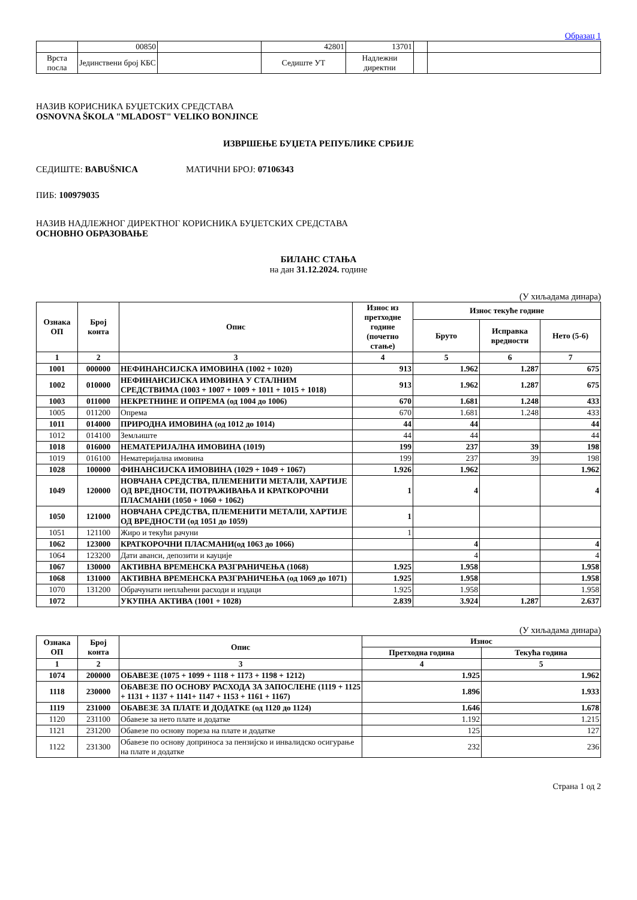Образац 1
| | 00850 | | 42801 | 13701 | | |
| Врста посла | Јединствени број КБС | | Седиште УТ | Надлежни директни | | |
НАЗИВ КОРИСНИКА БУЏЕТСКИХ СРЕДСТАВА
OSNOVNA ŠKOLA "MLADOST" VELIKO BONJINCE
ИЗВРШЕЊЕ БУЏЕТА РЕПУБЛИКЕ СРБИЈЕ
СЕДИШТЕ: BABUŠNICA МАТИЧНИ БРОЈ: 07106343
ПИБ: 100979035
НАЗИВ НАДЛЕЖНОГ ДИРЕКТНОГ КОРИСНИКА БУЏЕТСКИХ СРЕДСТАВА
ОСНОВНО ОБРАЗОВАЊЕ
БИЛАНС СТАЊА
на дан 31.12.2024. године
(У хиљадама динара)
| Ознака ОП | Број конта | Опис | Износ из претходне године (почетно стање) | Износ текуће године | | |
| --- | --- | --- | --- | --- | --- | --- |
| | | | | Бруто | Исправка вредности | Нето (5-6) |
| 1 | 2 | 3 | 4 | 5 | 6 | 7 |
| 1001 | 000000 | НЕФИНАНСИЈСКА ИМОВИНА (1002 + 1020) | 913 | 1.962 | 1.287 | 675 |
| 1002 | 010000 | НЕФИНАНСИЈСКА ИМОВИНА У СТАЛНИМ СРЕДСТВИМА (1003 + 1007 + 1009 + 1011 + 1015 + 1018) | 913 | 1.962 | 1.287 | 675 |
| 1003 | 011000 | НЕКРЕТНИНЕ И ОПРЕМА (од 1004 до 1006) | 670 | 1.681 | 1.248 | 433 |
| 1005 | 011200 | Опрема | 670 | 1.681 | 1.248 | 433 |
| 1011 | 014000 | ПРИРОДНА ИМОВИНА (од 1012 до 1014) | 44 | 44 | | 44 |
| 1012 | 014100 | Земљиште | 44 | 44 | | 44 |
| 1018 | 016000 | НЕМАТЕРИЈАЛНА ИМОВИНА (1019) | 199 | 237 | 39 | 198 |
| 1019 | 016100 | Нематеријална имовина | 199 | 237 | 39 | 198 |
| 1028 | 100000 | ФИНАНСИЈСКА ИМОВИНА (1029 + 1049 + 1067) | 1.926 | 1.962 | | 1.962 |
| 1049 | 120000 | НОВЧАНА СРЕДСТВА, ПЛЕМЕНИТИ МЕТАЛИ, ХАРТИЈЕ ОД ВРЕДНОСТИ, ПОТРАЖИВАЊА И КРАТКОРОЧНИ ПЛАСМАНИ (1050 + 1060 + 1062) | 1 | 4 | | 4 |
| 1050 | 121000 | НОВЧАНА СРЕДСТВА, ПЛЕМЕНИТИ МЕТАЛИ, ХАРТИЈЕ ОД ВРЕДНОСТИ (од 1051 до 1059) | 1 | | | |
| 1051 | 121100 | Жиро и текући рачуни | 1 | | | |
| 1062 | 123000 | КРАТКОРОЧНИ ПЛАСМАНИ(од 1063 до 1066) | | 4 | | 4 |
| 1064 | 123200 | Дати аванси, депозити и кауције | | 4 | | 4 |
| 1067 | 130000 | АКТИВНА ВРЕМЕНСКА РАЗГРАНИЧЕЊА (1068) | 1.925 | 1.958 | | 1.958 |
| 1068 | 131000 | АКТИВНА ВРЕМЕНСКА РАЗГРАНИЧЕЊА (од 1069 до 1071) | 1.925 | 1.958 | | 1.958 |
| 1070 | 131200 | Обрачунати неплаћени расходи и издаци | 1.925 | 1.958 | | 1.958 |
| 1072 | | УКУПНА АКТИВА (1001 + 1028) | 2.839 | 3.924 | 1.287 | 2.637 |
(У хиљадама динара)
| Ознака ОП | Број конта | Опис | Износ | |
| --- | --- | --- | --- | --- |
| | | | Претходна година | Текућа година |
| 1 | 2 | 3 | 4 | 5 |
| 1074 | 200000 | ОБАВЕЗЕ (1075 + 1099 + 1118 + 1173 + 1198 + 1212) | 1.925 | 1.962 |
| 1118 | 230000 | ОБАВЕЗЕ ПО ОСНОВУ РАСХОДА ЗА ЗАПОСЛЕНЕ (1119 + 1125 + 1131 + 1137 + 1141+ 1147 + 1153 + 1161 + 1167) | 1.896 | 1.933 |
| 1119 | 231000 | ОБАВЕЗЕ ЗА ПЛАТЕ И ДОДАТКЕ (од 1120 до 1124) | 1.646 | 1.678 |
| 1120 | 231100 | Обавезе за нето плате и додатке | 1.192 | 1.215 |
| 1121 | 231200 | Обавезе по основу пореза на плате и додатке | 125 | 127 |
| 1122 | 231300 | Обавезе по основу доприноса за пензијско и инвалидско осигурање на плате и додатке | 232 | 236 |
Страна 1 од 2